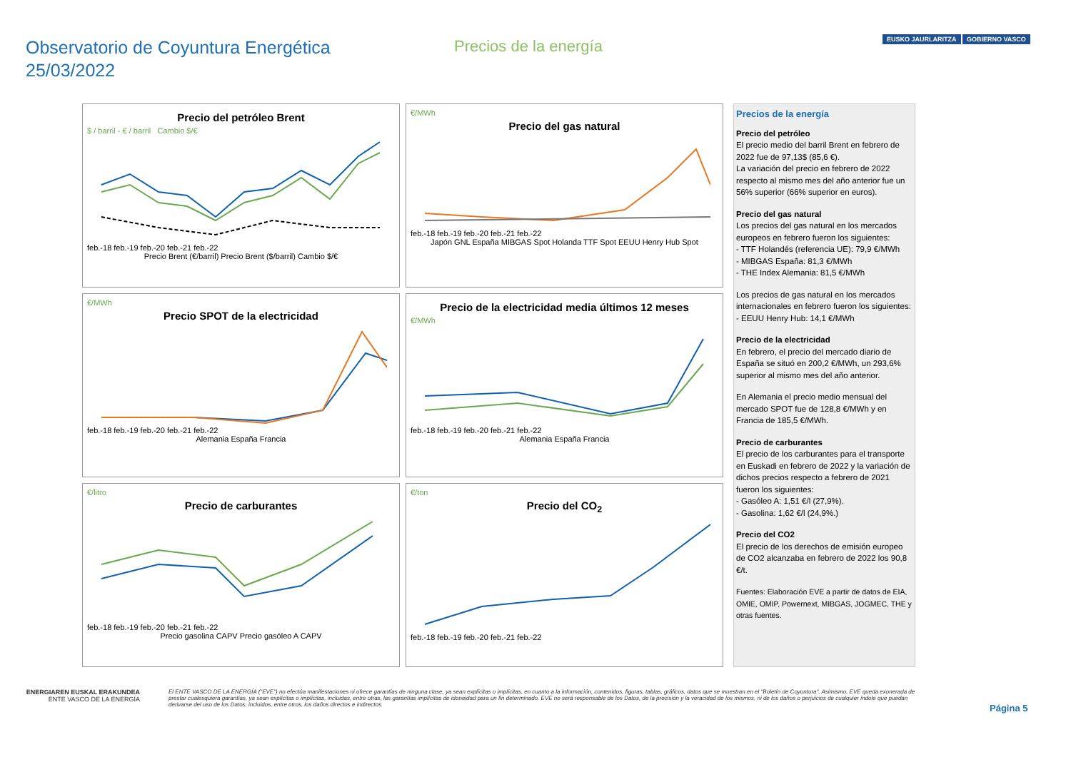Observatorio de Coyuntura Energética
25/03/2022
Precios de la energía
EUSKO JAURLARITZA GOBIERNO VASCO
Precio del petróleo Brent
$ / barril - € / barril Cambio $/€
feb.-18 feb.-19 feb.-20 feb.-21 feb.-22
Precio Brent (€/barril) Precio Brent ($/barril) Cambio $/€
€/MWh
Precio del gas natural
feb.-18 feb.-19 feb.-20 feb.-21 feb.-22
Japón GNL España MIBGAS Spot Holanda TTF Spot EEUU Henry Hub Spot
€/MWh
Precio SPOT de la electricidad
feb.-18 feb.-19 feb.-20 feb.-21 feb.-22
Alemania España Francia
Precio de la electricidad media últimos 12 meses
€/MWh
feb.-18 feb.-19 feb.-20 feb.-21 feb.-22
Alemania España Francia
€/litro
Precio de carburantes
feb.-18 feb.-19 feb.-20 feb.-21 feb.-22
Precio gasolina CAPV Precio gasóleo A CAPV
€/ton
Precio del CO<sub>2</sub>
feb.-18 feb.-19 feb.-20 feb.-21 feb.-22
Precios de la energía
Precio del petróleo
El precio medio del barril Brent en febrero de 2022 fue de 97,13$ (85,6 €).
La variación del precio en febrero de 2022 respecto al mismo mes del año anterior fue un 56% superior (66% superior en euros).
Precio del gas natural
Los precios del gas natural en los mercados europeos en febrero fueron los siguientes:
- TTF Holandés (referencia UE): 79,9 €/MWh
- MIBGAS España: 81,3 €/MWh
- THE Index Alemania: 81,5 €/MWh
Los precios de gas natural en los mercados internacionales en febrero fueron los siguientes:
- EEUU Henry Hub: 14,1 €/MWh
Precio de la electricidad
En febrero, el precio del mercado diario de España se situó en 200,2 €/MWh, un 293,6% superior al mismo mes del año anterior.
En Alemania el precio medio mensual del mercado SPOT fue de 128,8 €/MWh y en Francia de 185,5 €/MWh.
Precio de carburantes
El precio de los carburantes para el transporte en Euskadi en febrero de 2022 y la variación de dichos precios respecto a febrero de 2021 fueron los siguientes:
- Gasóleo A: 1,51 €/l (27,9%).
- Gasolina: 1,62 €/l (24,9%.)
Precio del CO2
El precio de los derechos de emisión europeo de CO2 alcanzaba en febrero de 2022 los 90,8 €/t.
Fuentes: Elaboración EVE a partir de datos de EIA, OMIE, OMIP, Powernext, MIBGAS, JOGMEC, THE y otras fuentes.
ENERGIAREN EUSKAL ERAKUNDEA
ENTE VASCO DE LA ENERGÍA
El ENTE VASCO DE LA ENERGÍA ("EVE") no efectúa manifestaciones ni ofrece garantías de ninguna clase, ya sean explícitas o implícitas, en cuanto a la información, contenidos, figuras, tablas, gráficos, datos que se muestran en el "Boletín de Coyuntura". Asimismo, EVE queda exonerada de prestar cualesquiera garantías, ya sean explícitas o implícitas, incluidas, entre otras, las garantías implícitas de idoneidad para un fin determinado. EVE no será responsable de los Datos, de la precisión y la veracidad de los mismos, ni de los daños o perjuicios de cualquier índole que puedan derivarse del uso de los Datos, incluidos, entre otros, los daños directos e indirectos.
Página 5